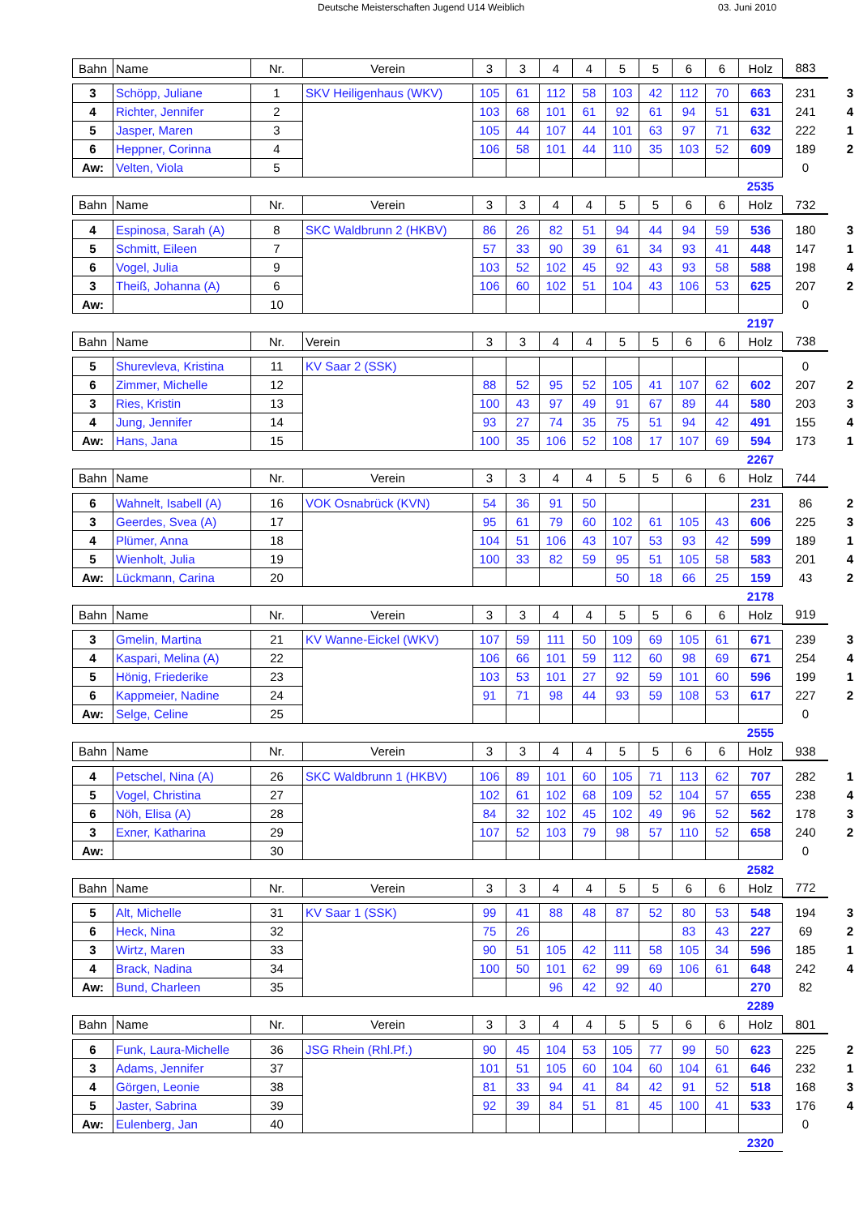Deutsche Meisterschaften Jugend U14 Weiblich 03. Juni 2010
| Bahn | Name | Nr. | Verein | 3 | 3 | 4 | 4 | 5 | 5 | 6 | 6 | Holz | 883 | |
| 3 | Schöpp, Juliane | 1 | SKV Heiligenhaus (WKV) | 105 | 61 | 112 | 58 | 103 | 42 | 112 | 70 | 663 | 231 | 3 |
| 4 | Richter, Jennifer | 2 | | 103 | 68 | 101 | 61 | 92 | 61 | 94 | 51 | 631 | 241 | 4 |
| 5 | Jasper, Maren | 3 | | 105 | 44 | 107 | 44 | 101 | 63 | 97 | 71 | 632 | 222 | 1 |
| 6 | Heppner, Corinna | 4 | | 106 | 58 | 101 | 44 | 110 | 35 | 103 | 52 | 609 | 189 | 2 |
| Aw: | Velten, Viola | 5 | | | | | | | | | | | 0 | |
| | | | | | | | | | | | | 2535 | | |
| Bahn | Name | Nr. | Verein | 3 | 3 | 4 | 4 | 5 | 5 | 6 | 6 | Holz | 732 | |
| 4 | Espinosa, Sarah (A) | 8 | SKC Waldbrunn 2 (HKBV) | 86 | 26 | 82 | 51 | 94 | 44 | 94 | 59 | 536 | 180 | 3 |
| 5 | Schmitt, Eileen | 7 | | 57 | 33 | 90 | 39 | 61 | 34 | 93 | 41 | 448 | 147 | 1 |
| 6 | Vogel, Julia | 9 | | 103 | 52 | 102 | 45 | 92 | 43 | 93 | 58 | 588 | 198 | 4 |
| 3 | Theiß, Johanna (A) | 6 | | 106 | 60 | 102 | 51 | 104 | 43 | 106 | 53 | 625 | 207 | 2 |
| Aw: | | 10 | | | | | | | | | | | 0 | |
| | | | | | | | | | | | | 2197 | | |
| Bahn | Name | Nr. | Verein | 3 | 3 | 4 | 4 | 5 | 5 | 6 | 6 | Holz | 738 | |
| 5 | Shurevleva, Kristina | 11 | KV Saar 2 (SSK) | | | | | | | | | | 0 | |
| 6 | Zimmer, Michelle | 12 | | 88 | 52 | 95 | 52 | 105 | 41 | 107 | 62 | 602 | 207 | 2 |
| 3 | Ries, Kristin | 13 | | 100 | 43 | 97 | 49 | 91 | 67 | 89 | 44 | 580 | 203 | 3 |
| 4 | Jung, Jennifer | 14 | | 93 | 27 | 74 | 35 | 75 | 51 | 94 | 42 | 491 | 155 | 4 |
| Aw: | Hans, Jana | 15 | | 100 | 35 | 106 | 52 | 108 | 17 | 107 | 69 | 594 | 173 | 1 |
| | | | | | | | | | | | | 2267 | | |
| Bahn | Name | Nr. | Verein | 3 | 3 | 4 | 4 | 5 | 5 | 6 | 6 | Holz | 744 | |
| 6 | Wahnelt, Isabell (A) | 16 | VOK Osnabrück (KVN) | 54 | 36 | 91 | 50 | | | | | 231 | 86 | 2 |
| 3 | Geerdes, Svea (A) | 17 | | 95 | 61 | 79 | 60 | 102 | 61 | 105 | 43 | 606 | 225 | 3 |
| 4 | Plümer, Anna | 18 | | 104 | 51 | 106 | 43 | 107 | 53 | 93 | 42 | 599 | 189 | 1 |
| 5 | Wienholt, Julia | 19 | | 100 | 33 | 82 | 59 | 95 | 51 | 105 | 58 | 583 | 201 | 4 |
| Aw: | Lückmann, Carina | 20 | | | | | | 50 | 18 | 66 | 25 | 159 | 43 | 2 |
| | | | | | | | | | | | | 2178 | | |
| Bahn | Name | Nr. | Verein | 3 | 3 | 4 | 4 | 5 | 5 | 6 | 6 | Holz | 919 | |
| 3 | Gmelin, Martina | 21 | KV Wanne-Eickel (WKV) | 107 | 59 | 111 | 50 | 109 | 69 | 105 | 61 | 671 | 239 | 3 |
| 4 | Kaspari, Melina (A) | 22 | | 106 | 66 | 101 | 59 | 112 | 60 | 98 | 69 | 671 | 254 | 4 |
| 5 | Hönig, Friederike | 23 | | 103 | 53 | 101 | 27 | 92 | 59 | 101 | 60 | 596 | 199 | 1 |
| 6 | Kappmeier, Nadine | 24 | | 91 | 71 | 98 | 44 | 93 | 59 | 108 | 53 | 617 | 227 | 2 |
| Aw: | Selge, Celine | 25 | | | | | | | | | | | 0 | |
| | | | | | | | | | | | | 2555 | | |
| Bahn | Name | Nr. | Verein | 3 | 3 | 4 | 4 | 5 | 5 | 6 | 6 | Holz | 938 | |
| 4 | Petschel, Nina (A) | 26 | SKC Waldbrunn 1 (HKBV) | 106 | 89 | 101 | 60 | 105 | 71 | 113 | 62 | 707 | 282 | 1 |
| 5 | Vogel, Christina | 27 | | 102 | 61 | 102 | 68 | 109 | 52 | 104 | 57 | 655 | 238 | 4 |
| 6 | Nöh, Elisa (A) | 28 | | 84 | 32 | 102 | 45 | 102 | 49 | 96 | 52 | 562 | 178 | 3 |
| 3 | Exner, Katharina | 29 | | 107 | 52 | 103 | 79 | 98 | 57 | 110 | 52 | 658 | 240 | 2 |
| Aw: | | 30 | | | | | | | | | | | 0 | |
| | | | | | | | | | | | | 2582 | | |
| Bahn | Name | Nr. | Verein | 3 | 3 | 4 | 4 | 5 | 5 | 6 | 6 | Holz | 772 | |
| 5 | Alt, Michelle | 31 | KV Saar 1 (SSK) | 99 | 41 | 88 | 48 | 87 | 52 | 80 | 53 | 548 | 194 | 3 |
| 6 | Heck, Nina | 32 | | 75 | 26 | | | | | 83 | 43 | 227 | 69 | 2 |
| 3 | Wirtz, Maren | 33 | | 90 | 51 | 105 | 42 | 111 | 58 | 105 | 34 | 596 | 185 | 1 |
| 4 | Brack, Nadina | 34 | | 100 | 50 | 101 | 62 | 99 | 69 | 106 | 61 | 648 | 242 | 4 |
| Aw: | Bund, Charleen | 35 | | | | 96 | 42 | 92 | 40 | | | 270 | 82 | |
| | | | | | | | | | | | | 2289 | | |
| Bahn | Name | Nr. | Verein | 3 | 3 | 4 | 4 | 5 | 5 | 6 | 6 | Holz | 801 | |
| 6 | Funk, Laura-Michelle | 36 | JSG Rhein (Rhl.Pf.) | 90 | 45 | 104 | 53 | 105 | 77 | 99 | 50 | 623 | 225 | 2 |
| 3 | Adams, Jennifer | 37 | | 101 | 51 | 105 | 60 | 104 | 60 | 104 | 61 | 646 | 232 | 1 |
| 4 | Görgen, Leonie | 38 | | 81 | 33 | 94 | 41 | 84 | 42 | 91 | 52 | 518 | 168 | 3 |
| 5 | Jaster, Sabrina | 39 | | 92 | 39 | 84 | 51 | 81 | 45 | 100 | 41 | 533 | 176 | 4 |
| Aw: | Eulenberg, Jan | 40 | | | | | | | | | | | 0 | |
| | | | | | | | | | | | | 2320 | | |